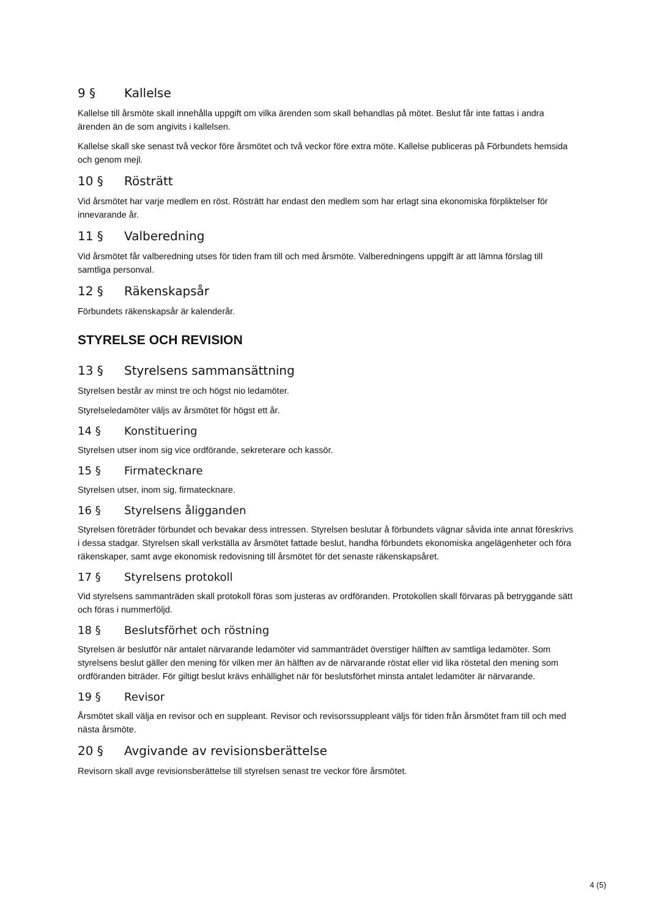9 § Kallelse
Kallelse till årsmöte skall innehålla uppgift om vilka ärenden som skall behandlas på mötet. Beslut får inte fattas i andra ärenden än de som angivits i kallelsen.
Kallelse skall ske senast två veckor före årsmötet och två veckor före extra möte. Kallelse publiceras på Förbundets hemsida och genom mejl.
10 § Rösträtt
Vid årsmötet har varje medlem en röst. Rösträtt har endast den medlem som har erlagt sina ekonomiska förpliktelser för innevarande år.
11 § Valberedning
Vid årsmötet får valberedning utses för tiden fram till och med årsmöte. Valberedningens uppgift är att lämna förslag till samtliga personval.
12 § Räkenskapsår
Förbundets räkenskapsår är kalenderår.
STYRELSE OCH REVISION
13 § Styrelsens sammansättning
Styrelsen består av minst tre och högst nio ledamöter.
Styrelseledamöter väljs av årsmötet för högst ett år.
14 § Konstituering
Styrelsen utser inom sig vice ordförande, sekreterare och kassör.
15 § Firmatecknare
Styrelsen utser, inom sig, firmatecknare.
16 § Styrelsens åligganden
Styrelsen företräder förbundet och bevakar dess intressen. Styrelsen beslutar å förbundets vägnar såvida inte annat föreskrivs i dessa stadgar. Styrelsen skall verkställa av årsmötet fattade beslut, handha förbundets ekonomiska angelägenheter och föra räkenskaper, samt avge ekonomisk redovisning till årsmötet för det senaste räkenskapsåret.
17 § Styrelsens protokoll
Vid styrelsens sammanträden skall protokoll föras som justeras av ordföranden. Protokollen skall förvaras på betryggande sätt och föras i nummerföljd.
18 § Beslutsförhet och röstning
Styrelsen är beslutför när antalet närvarande ledamöter vid sammanträdet överstiger hälften av samtliga ledamöter. Som styrelsens beslut gäller den mening för vilken mer än hälften av de närvarande röstat eller vid lika röstetal den mening som ordföranden biträder. För giltigt beslut krävs enhällighet när för beslutsförhet minsta antalet ledamöter är närvarande.
19 § Revisor
Årsmötet skall välja en revisor och en suppleant. Revisor och revisorssuppleant väljs för tiden från årsmötet fram till och med nästa årsmöte.
20 § Avgivande av revisionsberättelse
Revisorn skall avge revisionsberättelse till styrelsen senast tre veckor före årsmötet.
4 (5)